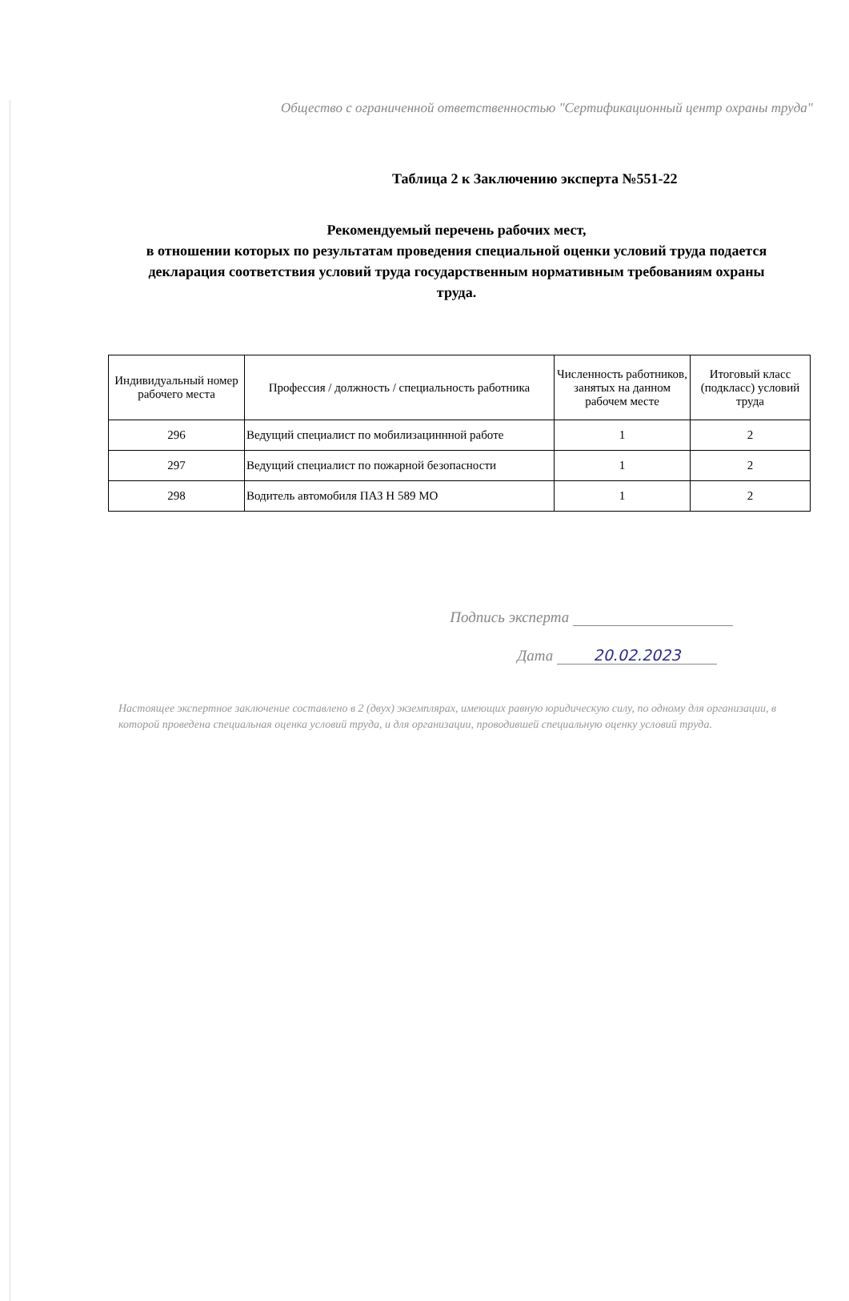Общество с ограниченной ответственностью "Сертификационный центр охраны труда"
Таблица 2 к Заключению эксперта №551-22
Рекомендуемый перечень рабочих мест,
в отношении которых по результатам проведения специальной оценки условий труда подается декларация соответствия условий труда государственным нормативным требованиям охраны труда.
| Индивидуальный номер рабочего места | Профессия / должность / специальность работника | Численность работников, занятых на данном рабочем месте | Итоговый класс (подкласс) условий труда |
| --- | --- | --- | --- |
| 296 | Ведущий специалист по мобилизациннной работе | 1 | 2 |
| 297 | Ведущий специалист по пожарной безопасности | 1 | 2 |
| 298 | Водитель автомобиля ПАЗ Н 589 МО | 1 | 2 |
Подпись эксперта
Дата 20.02.2023
Настоящее экспертное заключение составлено в 2 (двух) экземплярах, имеющих равную юридическую силу, по одному для организации, в которой проведена специальная оценка условий труда, и для организации, проводившей специальную оценку условий труда.